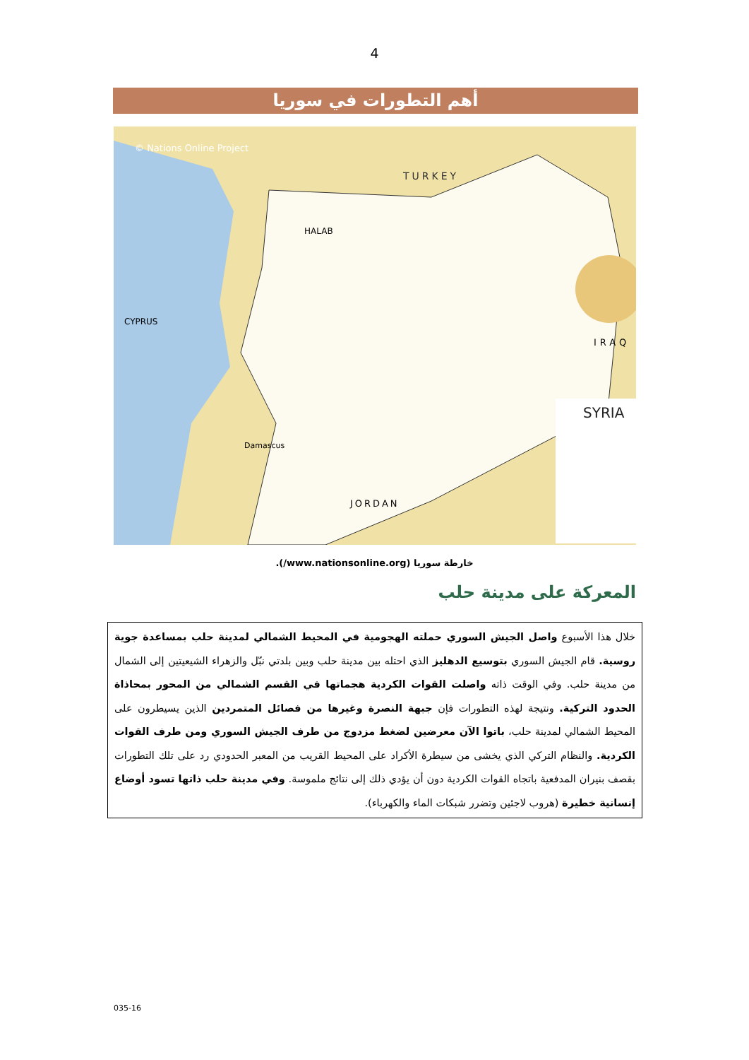4
أهم التطورات في سوريا
SYRIA
TURKEY
IRAQ
JORDAN
CYPRUS
Damascus
HALAB
© Nations Online Project
خارطة سوريا (www.nationsonline.org/).
المعركة على مدينة حلب
خلال هذا الأسبوع واصل الجيش السوري حملته الهجومية في المحيط الشمالي لمدينة حلب بمساعدة جوية روسية. قام الجيش السوري بتوسيع الدهليز الذي احتله بين مدينة حلب وبين بلدتي نبّل والزهراء الشيعيتين إلى الشمال من مدينة حلب. وفي الوقت ذاته واصلت القوات الكردية هجماتها في القسم الشمالي من المحور بمحاذاة الحدود التركية. ونتيجة لهذه التطورات فإن جبهة النصرة وغيرها من فصائل المتمردين الذين يسيطرون على المحيط الشمالي لمدينة حلب، باتوا الآن معرضين لضغط مزدوج من طرف الجيش السوري ومن طرف القوات الكردية. والنظام التركي الذي يخشى من سيطرة الأكراد على المحيط القريب من المعبر الحدودي رد على تلك التطورات بقصف بنيران المدفعية باتجاه القوات الكردية دون أن يؤدي ذلك إلى نتائج ملموسة. وفي مدينة حلب ذاتها تسود أوضاع إنسانية خطيرة (هروب لاجئين وتضرر شبكات الماء والكهرباء).
035-16